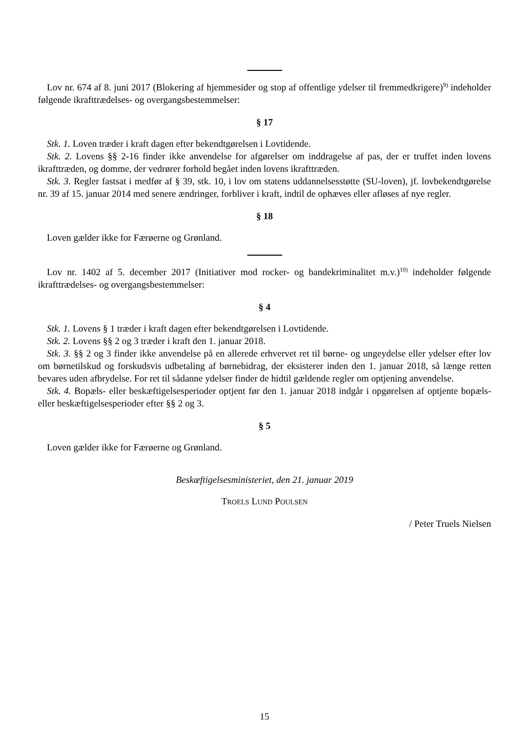Lov nr. 674 af 8. juni 2017 (Blokering af hjemmesider og stop af offentlige ydelser til fremmedkrige­re)<sup>9)</sup> indeholder følgende ikrafttrædelses- og overgangsbestemmelser:
§ 17
Stk. 1. Loven træder i kraft dagen efter bekendtgørelsen i Lovtidende.
Stk. 2. Lovens §§ 2-16 finder ikke anvendelse for afgørelser om inddragelse af pas, der er truffet inden lovens ikrafttræden, og domme, der vedrører forhold begået inden lovens ikrafttræden.
Stk. 3. Regler fastsat i medfør af § 39, stk. 10, i lov om statens uddannelsesstøtte (SU-loven), jf. lovbe­kendtgørelse nr. 39 af 15. januar 2014 med senere ændringer, forbliver i kraft, indtil de ophæves eller af­løses af nye regler.
§ 18
Loven gælder ikke for Færøerne og Grønland.
Lov nr. 1402 af 5. december 2017 (Initiativer mod rocker- og bandekriminalitet m.v.)<sup>10)</sup> indeholder føl­gende ikrafttrædelses- og overgangsbestemmelser:
§ 4
Stk. 1. Lovens § 1 træder i kraft dagen efter bekendtgørelsen i Lovtidende.
Stk. 2. Lovens §§ 2 og 3 træder i kraft den 1. januar 2018.
Stk. 3. §§ 2 og 3 finder ikke anvendelse på en allerede erhvervet ret til børne- og ungeydelse eller ydel­ser efter lov om børnetilskud og forskudsvis udbetaling af børnebidrag, der eksisterer inden den 1. januar 2018, så længe retten bevares uden afbrydelse. For ret til sådanne ydelser finder de hidtil gældende regler om optjening anvendelse.
Stk. 4. Bopæls- eller beskæftigelsesperioder optjent før den 1. januar 2018 indgår i opgørelsen af op­tjente bopæls- eller beskæftigelsesperioder efter §§ 2 og 3.
§ 5
Loven gælder ikke for Færøerne og Grønland.
Beskæftigelsesministeriet, den 21. januar 2019
TROELS LUND POULSEN
/ Peter Truels Nielsen
15